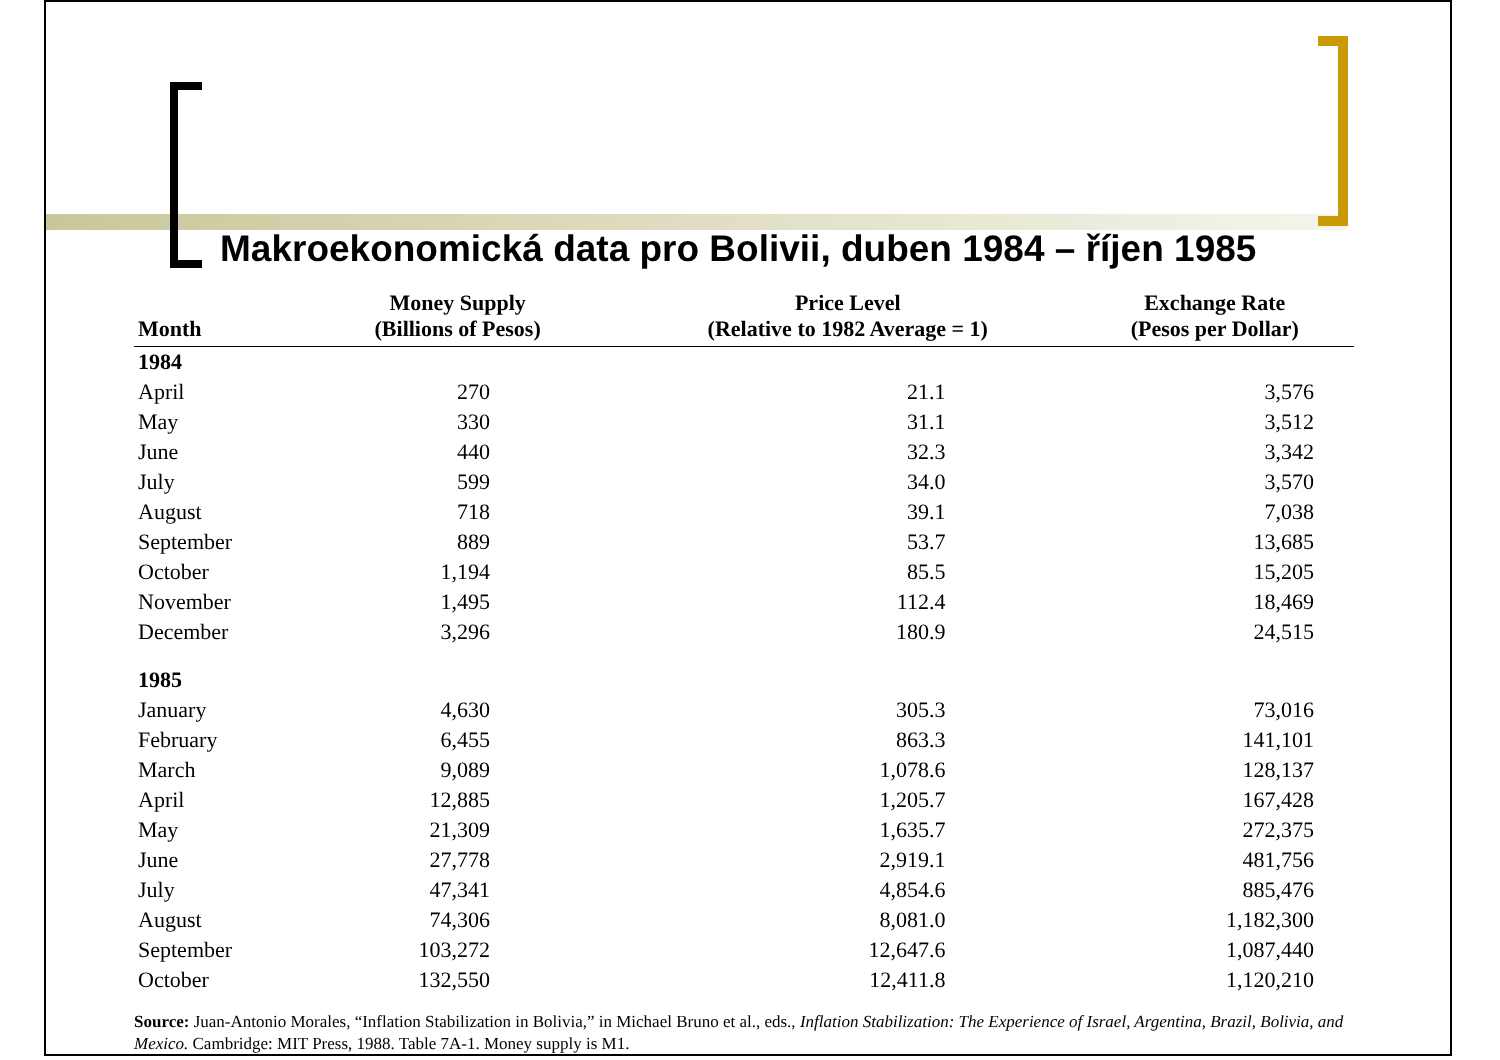Makroekonomická data pro Bolivii, duben 1984 – říjen 1985
| Month | Money Supply (Billions of Pesos) | Price Level (Relative to 1982 Average = 1) | Exchange Rate (Pesos per Dollar) |
| --- | --- | --- | --- |
| 1984 | | | |
| April | 270 | 21.1 | 3,576 |
| May | 330 | 31.1 | 3,512 |
| June | 440 | 32.3 | 3,342 |
| July | 599 | 34.0 | 3,570 |
| August | 718 | 39.1 | 7,038 |
| September | 889 | 53.7 | 13,685 |
| October | 1,194 | 85.5 | 15,205 |
| November | 1,495 | 112.4 | 18,469 |
| December | 3,296 | 180.9 | 24,515 |
| 1985 | | | |
| January | 4,630 | 305.3 | 73,016 |
| February | 6,455 | 863.3 | 141,101 |
| March | 9,089 | 1,078.6 | 128,137 |
| April | 12,885 | 1,205.7 | 167,428 |
| May | 21,309 | 1,635.7 | 272,375 |
| June | 27,778 | 2,919.1 | 481,756 |
| July | 47,341 | 4,854.6 | 885,476 |
| August | 74,306 | 8,081.0 | 1,182,300 |
| September | 103,272 | 12,647.6 | 1,087,440 |
| October | 132,550 | 12,411.8 | 1,120,210 |
Source: Juan-Antonio Morales, “Inflation Stabilization in Bolivia,” in Michael Bruno et al., eds., Inflation Stabilization: The Experience of Israel, Argentina, Brazil, Bolivia, and Mexico. Cambridge: MIT Press, 1988. Table 7A-1. Money supply is M1.